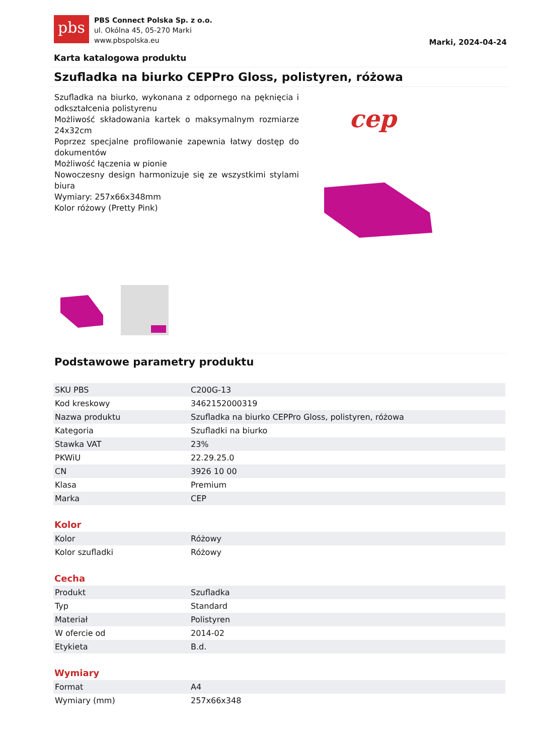pbs
PBS Connect Polska Sp. z o.o.
ul. Okólna 45, 05-270 Marki
www.pbspolska.eu
Marki, 2024-04-24
Karta katalogowa produktu
Szufladka na biurko CEPPro Gloss, polistyren, różowa
Szufladka na biurko, wykonana z odpornego na pęknięcia i odkształcenia polistyrenu
Możliwość składowania kartek o maksymalnym rozmiarze 24x32cm
Poprzez specjalne profilowanie zapewnia łatwy dostęp do dokumentów
Możliwość łączenia w pionie
Nowoczesny design harmonizuje się ze wszystkimi stylami biura
Wymiary: 257x66x348mm
Kolor różowy (Pretty Pink)
cep
Podstawowe parametry produktu
| SKU PBS | C200G-13 |
| Kod kreskowy | 3462152000319 |
| Nazwa produktu | Szufladka na biurko CEPPro Gloss, polistyren, różowa |
| Kategoria | Szufladki na biurko |
| Stawka VAT | 23% |
| PKWiU | 22.29.25.0 |
| CN | 3926 10 00 |
| Klasa | Premium |
| Marka | CEP |
Kolor
| Kolor | Różowy |
| Kolor szufladki | Różowy |
Cecha
| Produkt | Szufladka |
| Typ | Standard |
| Materiał | Polistyren |
| W ofercie od | 2014-02 |
| Etykieta | B.d. |
Wymiary
| Format | A4 |
| Wymiary (mm) | 257x66x348 |